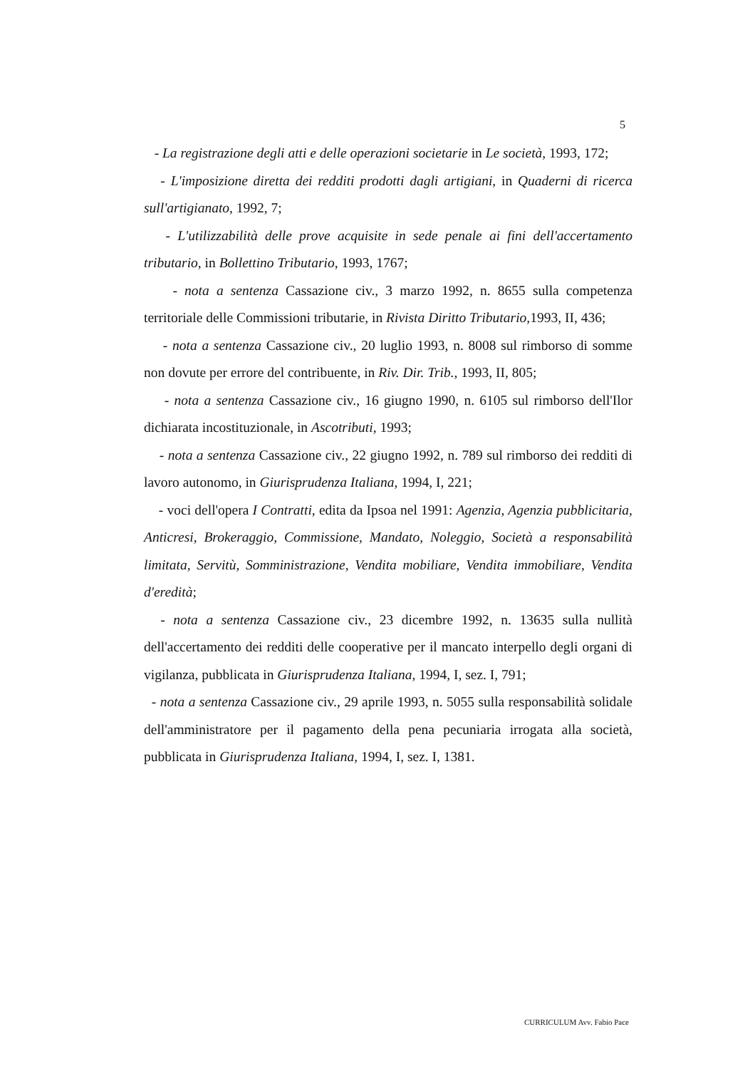5
- La registrazione degli atti e delle operazioni societarie in Le società, 1993, 172;
- L'imposizione diretta dei redditi prodotti dagli artigiani, in Quaderni di ricerca sull'artigianato, 1992, 7;
- L'utilizzabilità delle prove acquisite in sede penale ai fini dell'accertamento tributario, in Bollettino Tributario, 1993, 1767;
- nota a sentenza Cassazione civ., 3 marzo 1992, n. 8655 sulla competenza territoriale delle Commissioni tributarie, in Rivista Diritto Tributario, 1993, II, 436;
- nota a sentenza Cassazione civ., 20 luglio 1993, n. 8008 sul rimborso di somme non dovute per errore del contribuente, in Riv. Dir. Trib., 1993, II, 805;
- nota a sentenza Cassazione civ., 16 giugno 1990, n. 6105 sul rimborso dell'Ilor dichiarata incostituzionale, in Ascotributi, 1993;
- nota a sentenza Cassazione civ., 22 giugno 1992, n. 789 sul rimborso dei redditi di lavoro autonomo, in Giurisprudenza Italiana, 1994, I, 221;
- voci dell'opera I Contratti, edita da Ipsoa nel 1991: Agenzia, Agenzia pubblicitaria, Anticresi, Brokeraggio, Commissione, Mandato, Noleggio, Società a responsabilità limitata, Servitù, Somministrazione, Vendita mobiliare, Vendita immobiliare, Vendita d'eredità;
- nota a sentenza Cassazione civ., 23 dicembre 1992, n. 13635 sulla nullità dell'accertamento dei redditi delle cooperative per il mancato interpello degli organi di vigilanza, pubblicata in Giurisprudenza Italiana, 1994, I, sez. I, 791;
- nota a sentenza Cassazione civ., 29 aprile 1993, n. 5055 sulla responsabilità solidale dell'amministratore per il pagamento della pena pecuniaria irrogata alla società, pubblicata in Giurisprudenza Italiana, 1994, I, sez. I, 1381.
CURRICULUM Avv. Fabio Pace